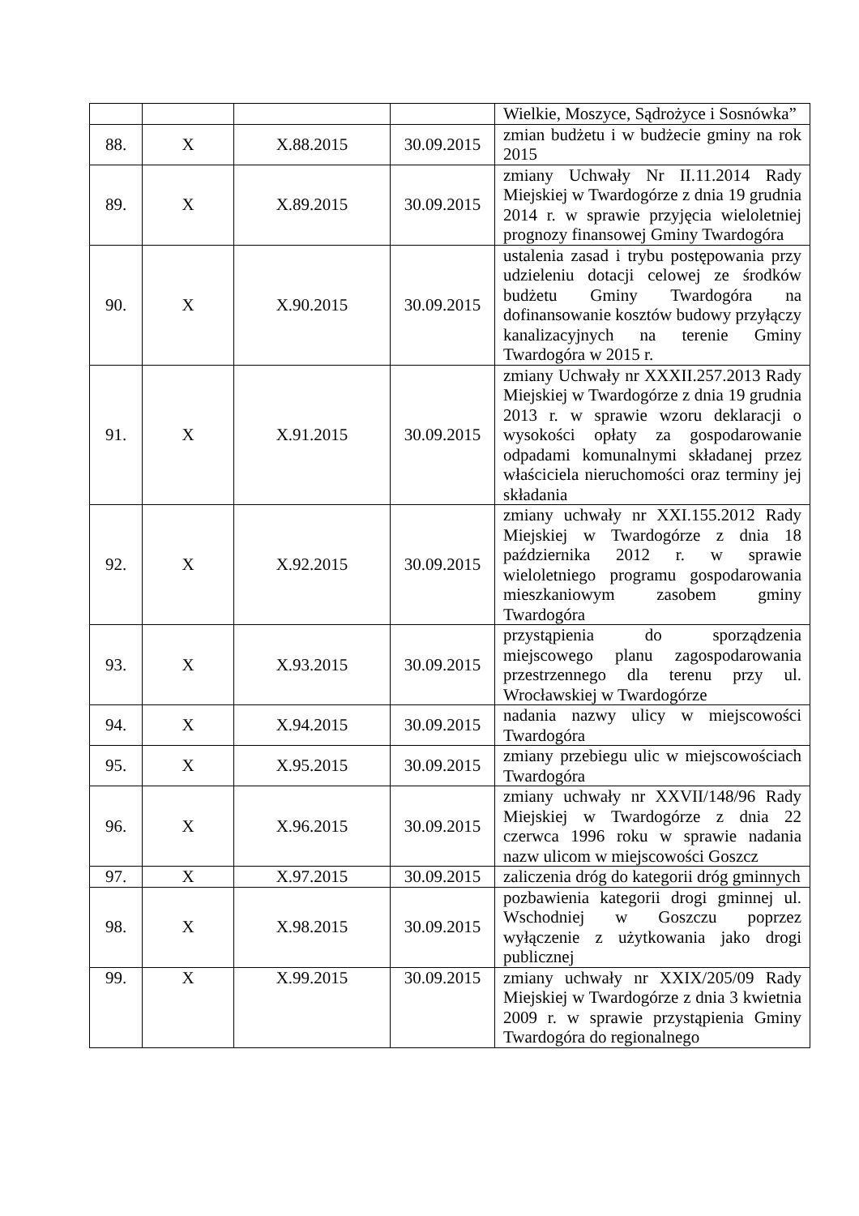| | | | | Wielkie, Moszyce, Sądrożyce i Sosnówka” |
| 88. | X | X.88.2015 | 30.09.2015 | zmian budżetu i w budżecie gminy na rok 2015 |
| 89. | X | X.89.2015 | 30.09.2015 | zmiany Uchwały Nr II.11.2014 Rady Miejskiej w Twardogórze z dnia 19 grudnia 2014 r. w sprawie przyjęcia wieloletniej prognozy finansowej Gminy Twardogóra |
| 90. | X | X.90.2015 | 30.09.2015 | ustalenia zasad i trybu postępowania przy udzieleniu dotacji celowej ze środków budżetu Gminy Twardogóra na dofinansowanie kosztów budowy przyłączy kanalizacyjnych na terenie Gminy Twardogóra w 2015 r. |
| 91. | X | X.91.2015 | 30.09.2015 | zmiany Uchwały nr XXXII.257.2013 Rady Miejskiej w Twardogórze z dnia 19 grudnia 2013 r. w sprawie wzoru deklaracji o wysokości opłaty za gospodarowanie odpadami komunalnymi składanej przez właściciela nieruchomości oraz terminy jej składania |
| 92. | X | X.92.2015 | 30.09.2015 | zmiany uchwały nr XXI.155.2012 Rady Miejskiej w Twardogórze z dnia 18 października 2012 r. w sprawie wieloletniego programu gospodarowania mieszkaniowym zasobem gminy Twardogóra |
| 93. | X | X.93.2015 | 30.09.2015 | przystąpienia do sporządzenia miejscowego planu zagospodarowania przestrzennego dla terenu przy ul. Wrocławskiej w Twardogórze |
| 94. | X | X.94.2015 | 30.09.2015 | nadania nazwy ulicy w miejscowości Twardogóra |
| 95. | X | X.95.2015 | 30.09.2015 | zmiany przebiegu ulic w miejscowościach Twardogóra |
| 96. | X | X.96.2015 | 30.09.2015 | zmiany uchwały nr XXVII/148/96 Rady Miejskiej w Twardogórze z dnia 22 czerwca 1996 roku w sprawie nadania nazw ulicom w miejscowości Goszcz |
| 97. | X | X.97.2015 | 30.09.2015 | zaliczenia dróg do kategorii dróg gminnych |
| 98. | X | X.98.2015 | 30.09.2015 | pozbawienia kategorii drogi gminnej ul. Wschodniej w Goszczu poprzez wyłączenie z użytkowania jako drogi publicznej |
| 99. | X | X.99.2015 | 30.09.2015 | zmiany uchwały nr XXIX/205/09 Rady Miejskiej w Twardogórze z dnia 3 kwietnia 2009 r. w sprawie przystąpienia Gminy Twardogóra do regionalnego |